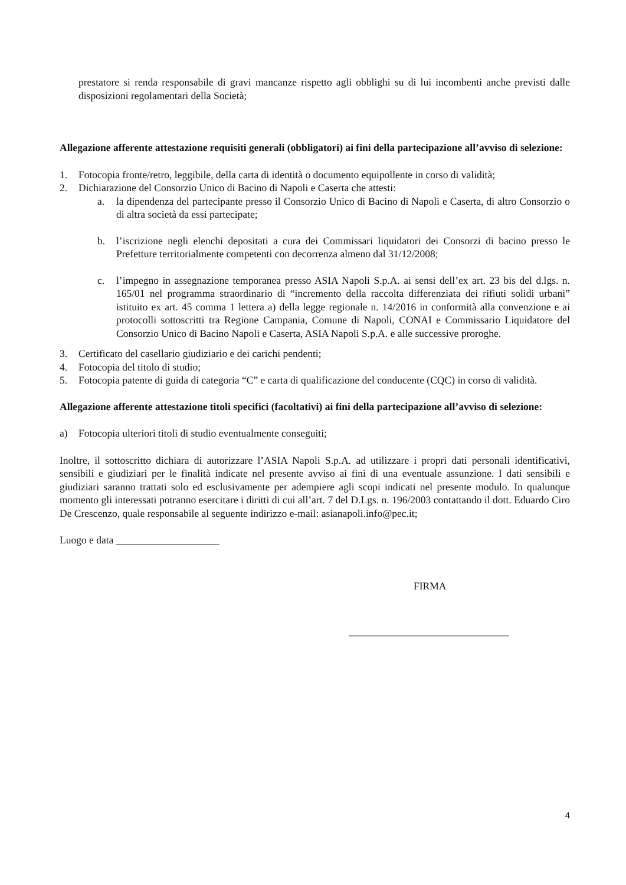prestatore si renda responsabile di gravi mancanze rispetto agli obblighi su di lui incombenti anche previsti dalle disposizioni regolamentari della Società;
Allegazione afferente attestazione requisiti generali (obbligatori) ai fini della partecipazione all’avviso di selezione:
1. Fotocopia fronte/retro, leggibile, della carta di identità o documento equipollente in corso di validità;
2. Dichiarazione del Consorzio Unico di Bacino di Napoli e Caserta che attesti:
a. la dipendenza del partecipante presso il Consorzio Unico di Bacino di Napoli e Caserta, di altro Consorzio o di altra società da essi partecipate;
b. l’iscrizione negli elenchi depositati a cura dei Commissari liquidatori dei Consorzi di bacino presso le Prefetture territorialmente competenti con decorrenza almeno dal 31/12/2008;
c. l’impegno in assegnazione temporanea presso ASIA Napoli S.p.A. ai sensi dell’ex art. 23 bis del d.lgs. n. 165/01 nel programma straordinario di “incremento della raccolta differenziata dei rifiuti solidi urbani” istituito ex art. 45 comma 1 lettera a) della legge regionale n. 14/2016 in conformità alla convenzione e ai protocolli sottoscritti tra Regione Campania, Comune di Napoli, CONAI e Commissario Liquidatore del Consorzio Unico di Bacino Napoli e Caserta, ASIA Napoli S.p.A. e alle successive proroghe.
3. Certificato del casellario giudiziario e dei carichi pendenti;
4. Fotocopia del titolo di studio;
5. Fotocopia patente di guida di categoria “C” e carta di qualificazione del conducente (CQC) in corso di validità.
Allegazione afferente attestazione titoli specifici (facoltativi) ai fini della partecipazione all’avviso di selezione:
a) Fotocopia ulteriori titoli di studio eventualmente conseguiti;
Inoltre, il sottoscritto dichiara di autorizzare l’ASIA Napoli S.p.A. ad utilizzare i propri dati personali identificativi, sensibili e giudiziari per le finalità indicate nel presente avviso ai fini di una eventuale assunzione. I dati sensibili e giudiziari saranno trattati solo ed esclusivamente per adempiere agli scopi indicati nel presente modulo. In qualunque momento gli interessati potranno esercitare i diritti di cui all’art. 7 del D.Lgs. n. 196/2003 contattando il dott. Eduardo Ciro De Crescenzo, quale responsabile al seguente indirizzo e-mail: asianapoli.info@pec.it;
Luogo e data ____________________
FIRMA
_______________________________
4